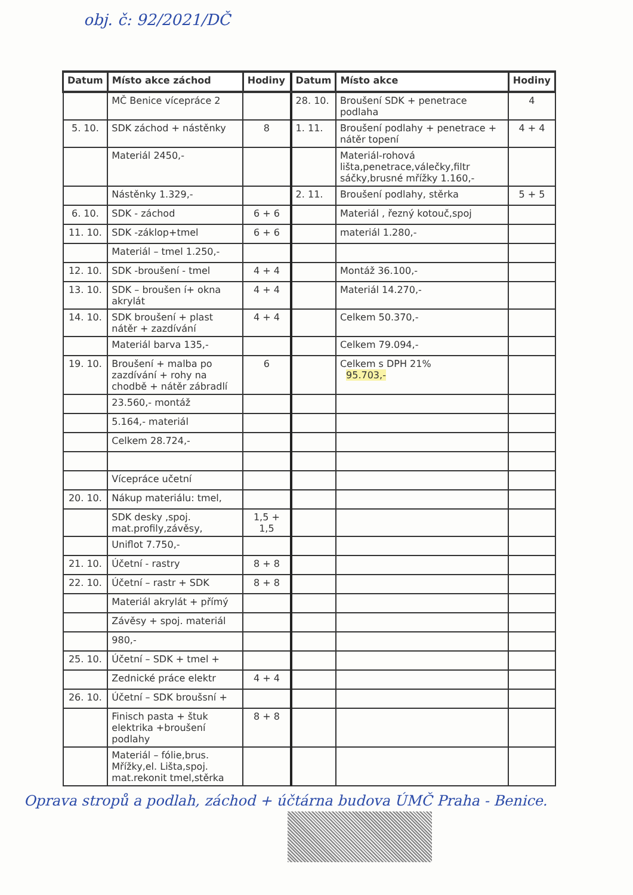obj. č: 92/2021/DČ
| Datum | Místo akce záchod | Hodiny | Datum | Místo akce | Hodiny |
| --- | --- | --- | --- | --- | --- |
| | MČ Benice vícepráce 2 | | 28. 10. | Broušení SDK + penetrace podlaha | 4 |
| 5. 10. | SDK záchod + nástěnky | 8 | 1. 11. | Broušení podlahy + penetrace + nátěr topení | 4 + 4 |
| | Materiál 2450,- | | | Materiál-rohová lišta,penetrace,válečky,filtr sáčky,brusné mřížky 1.160,- | |
| | Nástěnky 1.329,- | | 2. 11. | Broušení podlahy, stěrka | 5 + 5 |
| 6. 10. | SDK - záchod | 6 + 6 | | Materiál , řezný kotouč,spoj | |
| 11. 10. | SDK -záklop+tmel | 6 + 6 | | materiál 1.280,- | |
| | Materiál – tmel 1.250,- | | | | |
| 12. 10. | SDK -broušení - tmel | 4 + 4 | | Montáž 36.100,- | |
| 13. 10. | SDK – broušen í+ okna akrylát | 4 + 4 | | Materiál 14.270,- | |
| 14. 10. | SDK broušení + plast nátěr + zazdívání | 4 + 4 | | Celkem 50.370,- | |
| | Materiál barva 135,- | | | Celkem 79.094,- | |
| 19. 10. | Broušení + malba po zazdívání + rohy na chodbě + nátěr zábradlí | 6 | | Celkem s DPH 21% 95.703,- | |
| | 23.560,- montáž | | | | |
| | 5.164,- materiál | | | | |
| | Celkem 28.724,- | | | | |
| | Vícepráce učetní | | | | |
| 20. 10. | Nákup materiálu: tmel, | | | | |
| | SDK desky ,spoj. mat.profily,závěsy, | 1,5 + 1,5 | | | |
| | Uniflot 7.750,- | | | | |
| 21. 10. | Účetní - rastry | 8 + 8 | | | |
| 22. 10. | Účetní – rastr + SDK | 8 + 8 | | | |
| | Materiál akrylát + přímý | | | | |
| | Závěsy + spoj. materiál | | | | |
| | 980,- | | | | |
| 25. 10. | Účetní – SDK + tmel + | | | | |
| | Zednické práce elektr | 4 + 4 | | | |
| 26. 10. | Účetní – SDK broušsní + | | | | |
| | Finisch pasta + štuk elektrika +broušení podlahy | 8 + 8 | | | |
| | Materiál – fólie,brus. Mřížky,el. Lišta,spoj. mat.rekonit tmel,stěrka | | | | |
Oprava stropů a podlah, záchod + účtárna budova ÚMČ Praha - Benice.